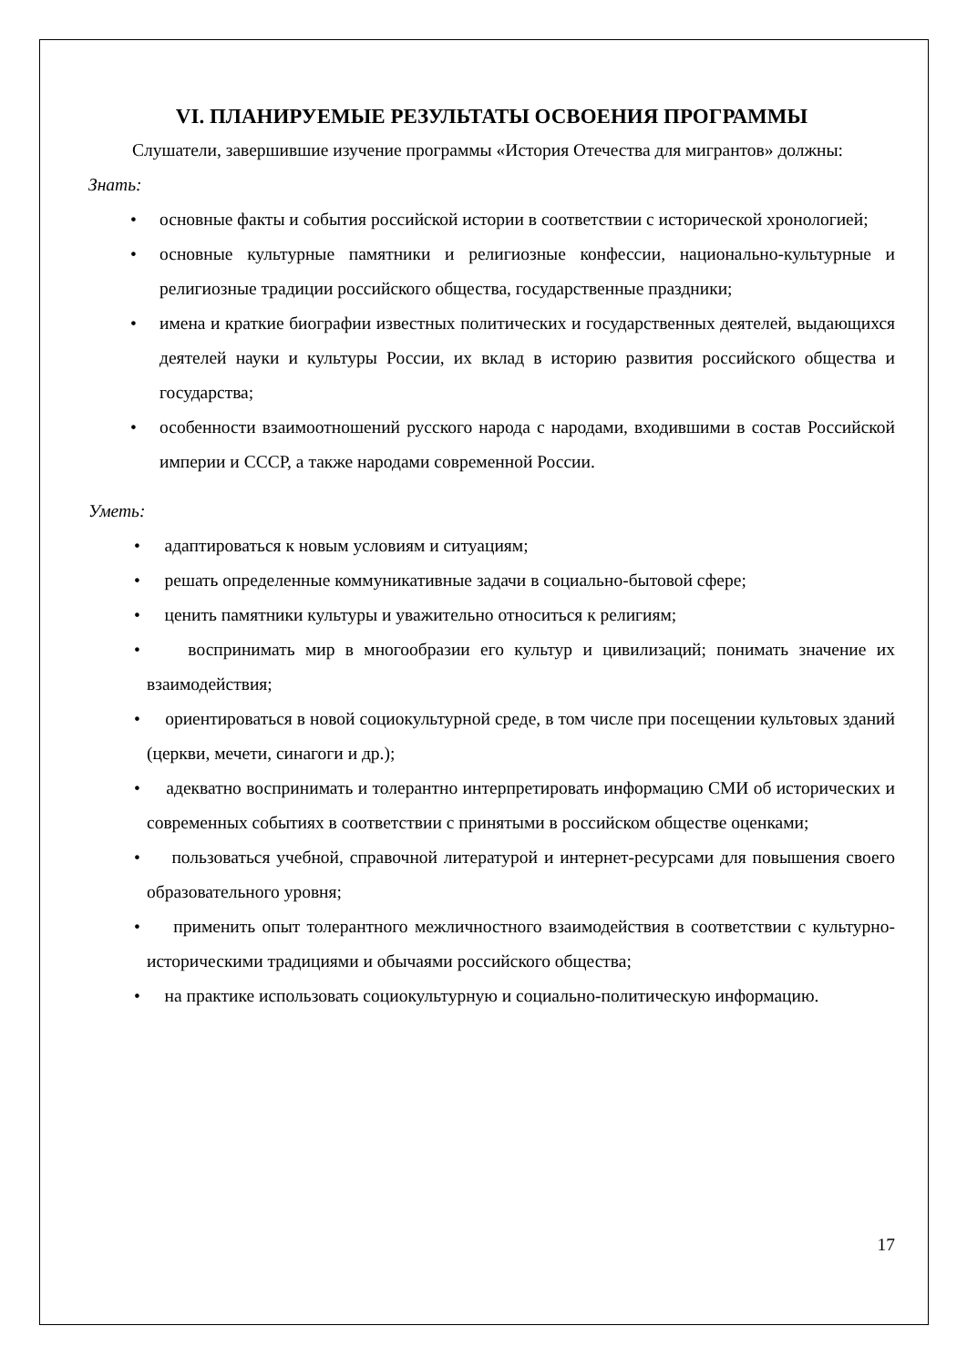VI. ПЛАНИРУЕМЫЕ РЕЗУЛЬТАТЫ ОСВОЕНИЯ ПРОГРАММЫ
Слушатели, завершившие изучение программы «История Отечества для мигрантов» должны:
Знать:
• основные факты и события российской истории в соответствии с исторической хронологией;
• основные культурные памятники и религиозные конфессии, национально-культурные и религиозные традиции российского общества, государственные праздники;
• имена и краткие биографии известных политических и государственных деятелей, выдающихся деятелей науки и культуры России, их вклад в историю развития российского общества и государства;
• особенности взаимоотношений русского народа с народами, входившими в состав Российской империи и СССР, а также народами современной России.
Уметь:
• адаптироваться к новым условиям и ситуациям;
• решать определенные коммуникативные задачи в социально-бытовой сфере;
• ценить памятники культуры и уважительно относиться к религиям;
• воспринимать мир в многообразии его культур и цивилизаций; понимать значение их взаимодействия;
• ориентироваться в новой социокультурной среде, в том числе при посещении культовых зданий (церкви, мечети, синагоги и др.);
• адекватно воспринимать и толерантно интерпретировать информацию СМИ об исторических и современных событиях в соответствии с принятыми в российском обществе оценками;
• пользоваться учебной, справочной литературой и интернет-ресурсами для повышения своего образовательного уровня;
• применить опыт толерантного межличностного взаимодействия в соответствии с культурно-историческими традициями и обычаями российского общества;
• на практике использовать социокультурную и социально-политическую информацию.
17